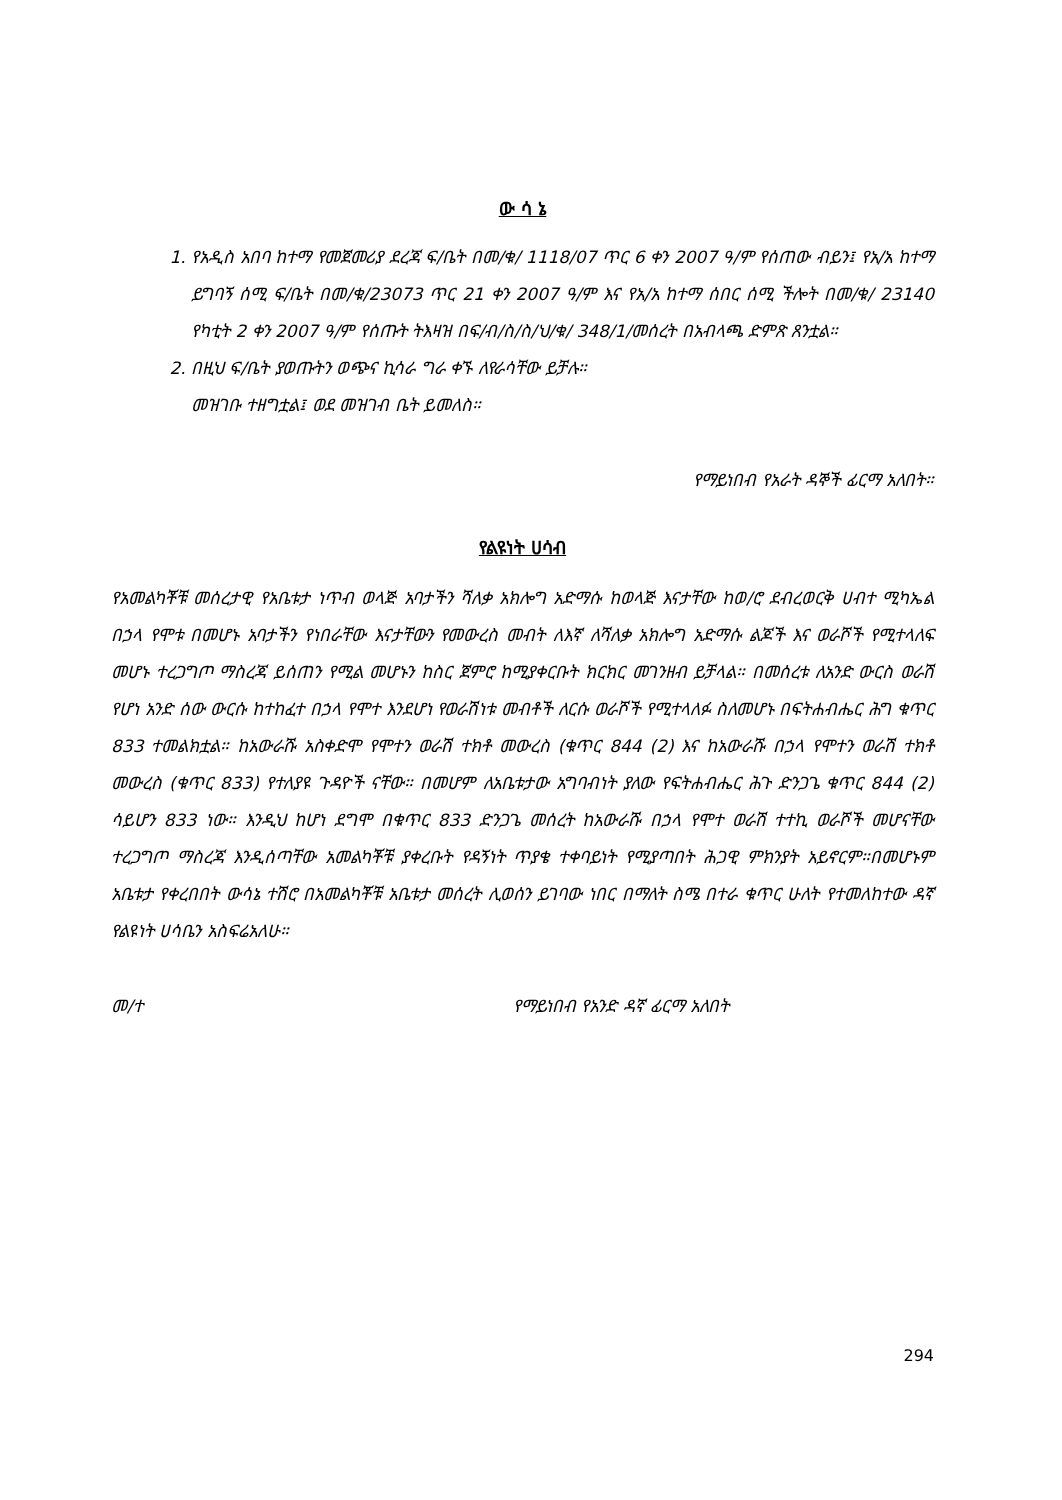ው ሳ ኔ
1. የአዲስ አበባ ከተማ የመጀመሪያ ደረጃ ፍ/ቤት በመ/ቁ/ 1118/07 ጥር 6 ቀን 2007 ዓ/ም የሰጠው ብይን፤ የአ/አ ከተማ ይግባኝ ሰሚ ፍ/ቤት በመ/ቁ/23073 ጥር 21 ቀን 2007 ዓ/ም እና የአ/አ ከተማ ሰበር ሰሚ ችሎት በመ/ቁ/ 23140 የካቲት 2 ቀን 2007 ዓ/ም የሰጡት ትእዛዝ በፍ/ብ/ስ/ስ/ህ/ቁ/ 348/1/መሰረት በአብላጫ ድምጽ ጸንቷል።
2. በዚህ ፍ/ቤት ያወጡትን ወጭና ኪሳራ ግራ ቀኙ ለየራሳቸው ይቻሉ።
መዝገቡ ተዘግቷል፤ ወደ መዝገብ ቤት ይመለስ።
የማይነበብ የአራት ዳኞች ፊርማ አለበት።
የልዩነት ሀሳብ
የአመልካቾቹ መሰረታዊ የአቤቱታ ነጥብ ወላጅ አባታችን ሻለቃ አክሎግ አድማሱ ከወላጅ እናታቸው ከወ/ሮ ደብረወርቅ ሀብተ ሚካኤል በኃላ የሞቱ በመሆኑ አባታችን የነበራቸው እናታቸውን የመውረስ መብት ለእኛ ለሻለቃ አክሎግ አድማሱ ልጆች እና ወራሾች የሚተላለፍ መሆኑ ተረጋግጦ ማስረጃ ይሰጠን የሚል መሆኑን ከስር ጀምሮ ከሚያቀርቡት ክርክር መገንዘብ ይቻላል። በመሰረቱ ለአንድ ውርስ ወራሽ የሆነ አንድ ሰው ውርሱ ከተከፈተ በኃላ የሞተ እንደሆነ የወራሽነቱ መብቶች ለርሱ ወራሾች የሚተላለፉ ስለመሆኑ በፍትሐብሔር ሕግ ቁጥር 833 ተመልክቷል። ከአውራሹ አስቀድሞ የሞተን ወራሽ ተክቶ መውረስ (ቁጥር 844 (2) እና ከአውራሹ በኃላ የሞተን ወራሽ ተክቶ መውረስ (ቁጥር 833) የተለያዩ ጉዳዮች ናቸው። በመሆም ለአቤቱታው አግባብነት ያለው የፍትሐብሔር ሕጉ ድንጋጌ ቁጥር 844 (2) ሳይሆን 833 ነው። እንዲህ ከሆነ ደግሞ በቁጥር 833 ድንጋጌ መሰረት ከአውራሹ በኃላ የሞተ ወራሽ ተተኪ ወራሾች መሆናቸው ተረጋግጦ ማስረጃ እንዲሰጣቸው አመልካቾቹ ያቀረቡት የዳኝነት ጥያቄ ተቀባይነት የሚያጣበት ሕጋዊ ምክንያት አይኖርም።በመሆኑም አቤቱታ የቀረበበት ውሳኔ ተሽሮ በአመልካቾቹ አቤቱታ መሰረት ሊወሰን ይገባው ነበር በማለት ስሜ በተራ ቁጥር ሁለት የተመለከተው ዳኛ የልዩነት ሀሳቤን አስፍሬአለሁ።
መ/ተ የማይነበብ የአንድ ዳኛ ፊርማ አለበት
294